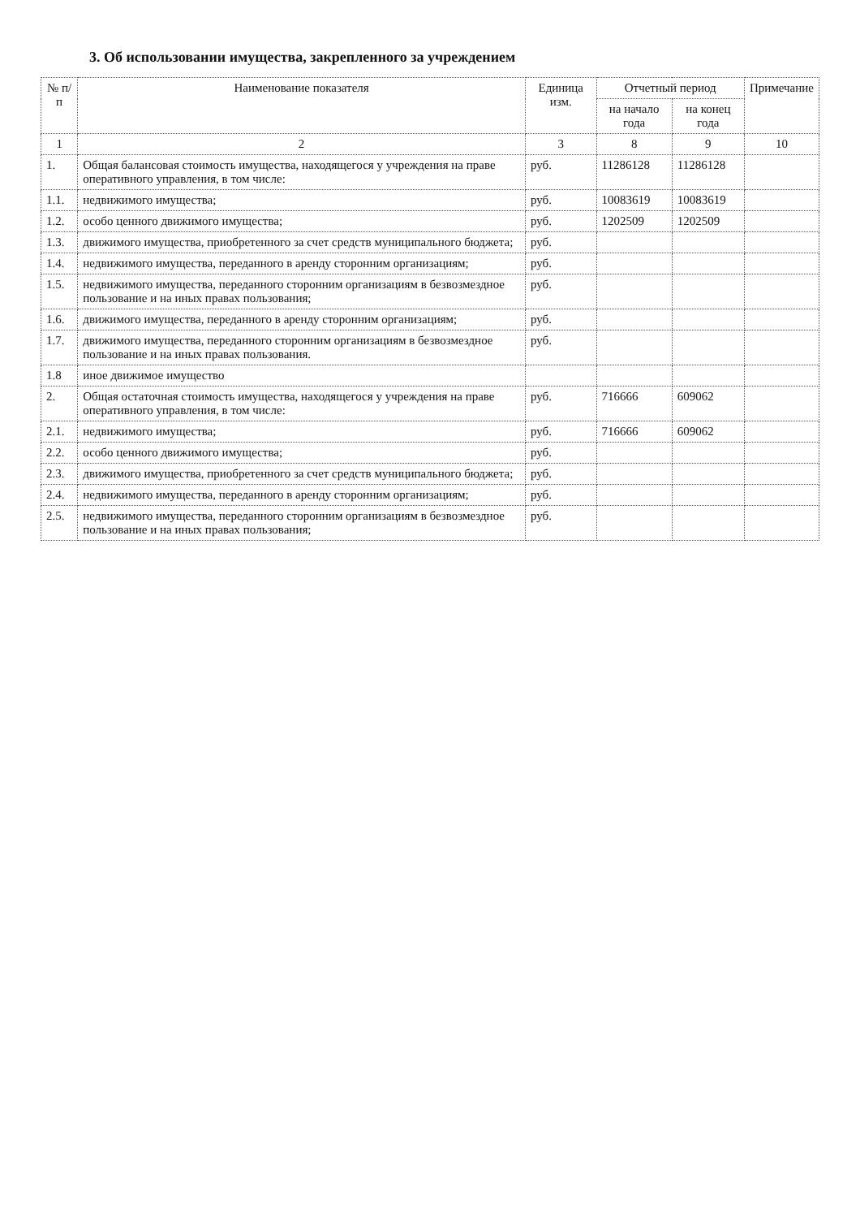3. Об использовании имущества, закрепленного за учреждением
| № п/п | Наименование показателя | Единица изм. | Отчетный период | | Примечание |
| --- | --- | --- | --- | --- | --- |
| | | | на начало года | на конец года | |
| 1 | 2 | 3 | 8 | 9 | 10 |
| 1. | Общая балансовая стоимость имущества, находящегося у учреждения на праве оперативного управления, в том числе: | руб. | 11286128 | 11286128 | |
| 1.1. | недвижимого имущества; | руб. | 10083619 | 10083619 | |
| 1.2. | особо ценного движимого имущества; | руб. | 1202509 | 1202509 | |
| 1.3. | движимого имущества, приобретенного за счет средств муниципального бюджета; | руб. | | | |
| 1.4. | недвижимого имущества, переданного в аренду сторонним организациям; | руб. | | | |
| 1.5. | недвижимого имущества, переданного сторонним организациям в безвозмездное пользование и на иных правах пользования; | руб. | | | |
| 1.6. | движимого имущества, переданного в аренду сторонним организациям; | руб. | | | |
| 1.7. | движимого имущества, переданного сторонним организациям в безвозмездное пользование и на иных правах пользования. | руб. | | | |
| 1.8 | иное движимое имущество | | | | |
| 2. | Общая остаточная стоимость имущества, находящегося у учреждения на праве оперативного управления, в том числе: | руб. | 716666 | 609062 | |
| 2.1. | недвижимого имущества; | руб. | 716666 | 609062 | |
| 2.2. | особо ценного движимого имущества; | руб. | | | |
| 2.3. | движимого имущества, приобретенного за счет средств муниципального бюджета; | руб. | | | |
| 2.4. | недвижимого имущества, переданного в аренду сторонним организациям; | руб. | | | |
| 2.5. | недвижимого имущества, переданного сторонним организациям в безвозмездное пользование и на иных правах пользования; | руб. | | | |